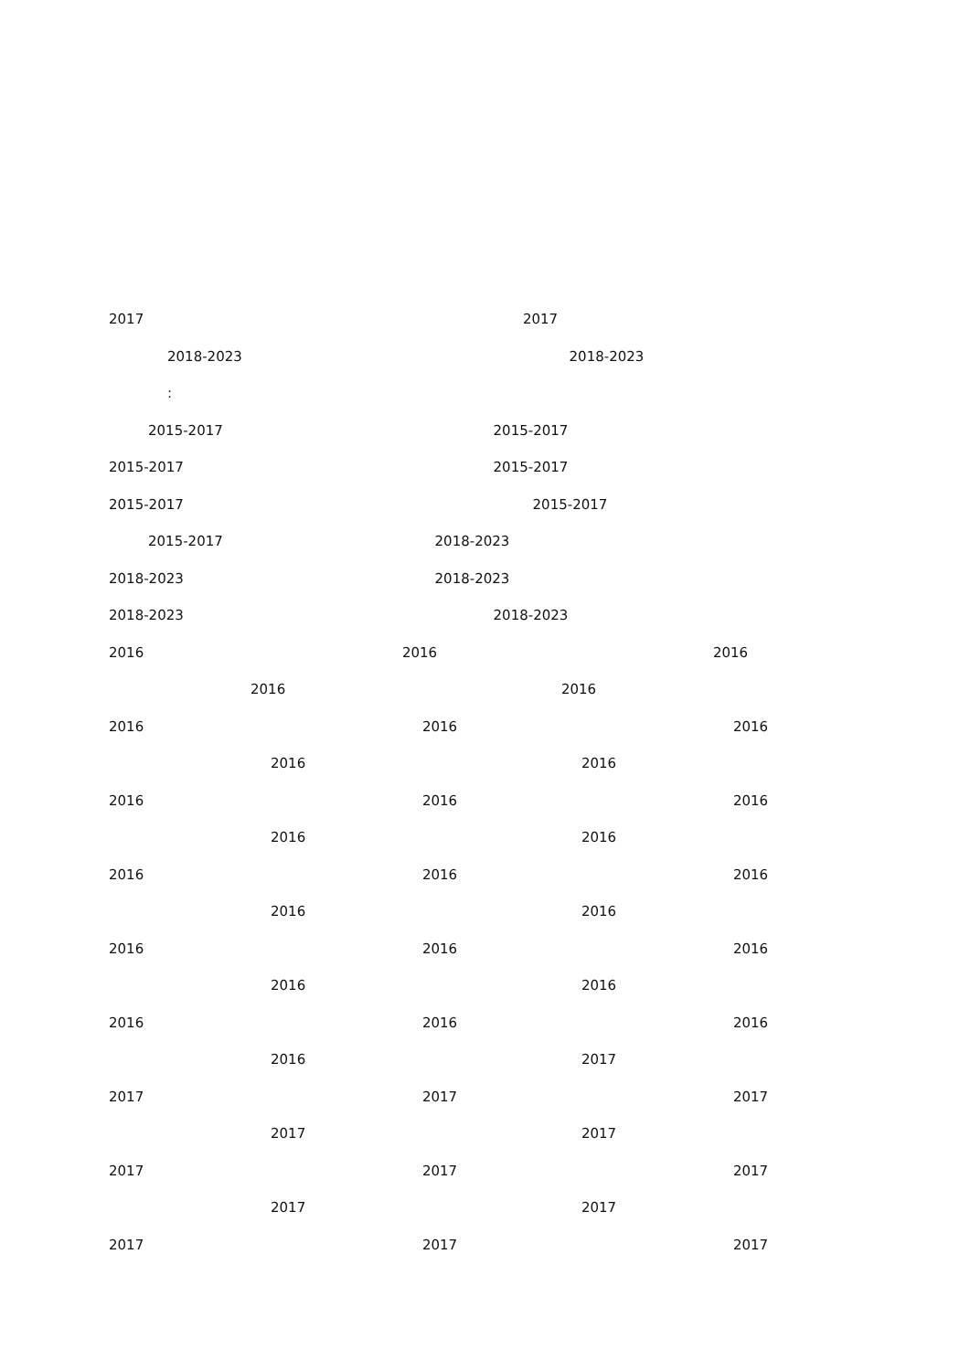2017 2017
2018-2023 2018-2023
:
2015-2017 2015-2017
2015-2017 2015-2017
2015-2017 2015-2017
2015-2017 2018-2023
2018-2023 2018-2023
2018-2023 2018-2023
2016 2016 2016
2016 2016
2016 2016 2016
2016 2016
2016 2016 2016
2016 2016
2016 2016 2016
2016 2016
2016 2016 2016
2016 2016
2016 2016 2016
2016 2017
2017 2017 2017
2017 2017
2017 2017 2017
2017 2017
2017 2017 2017